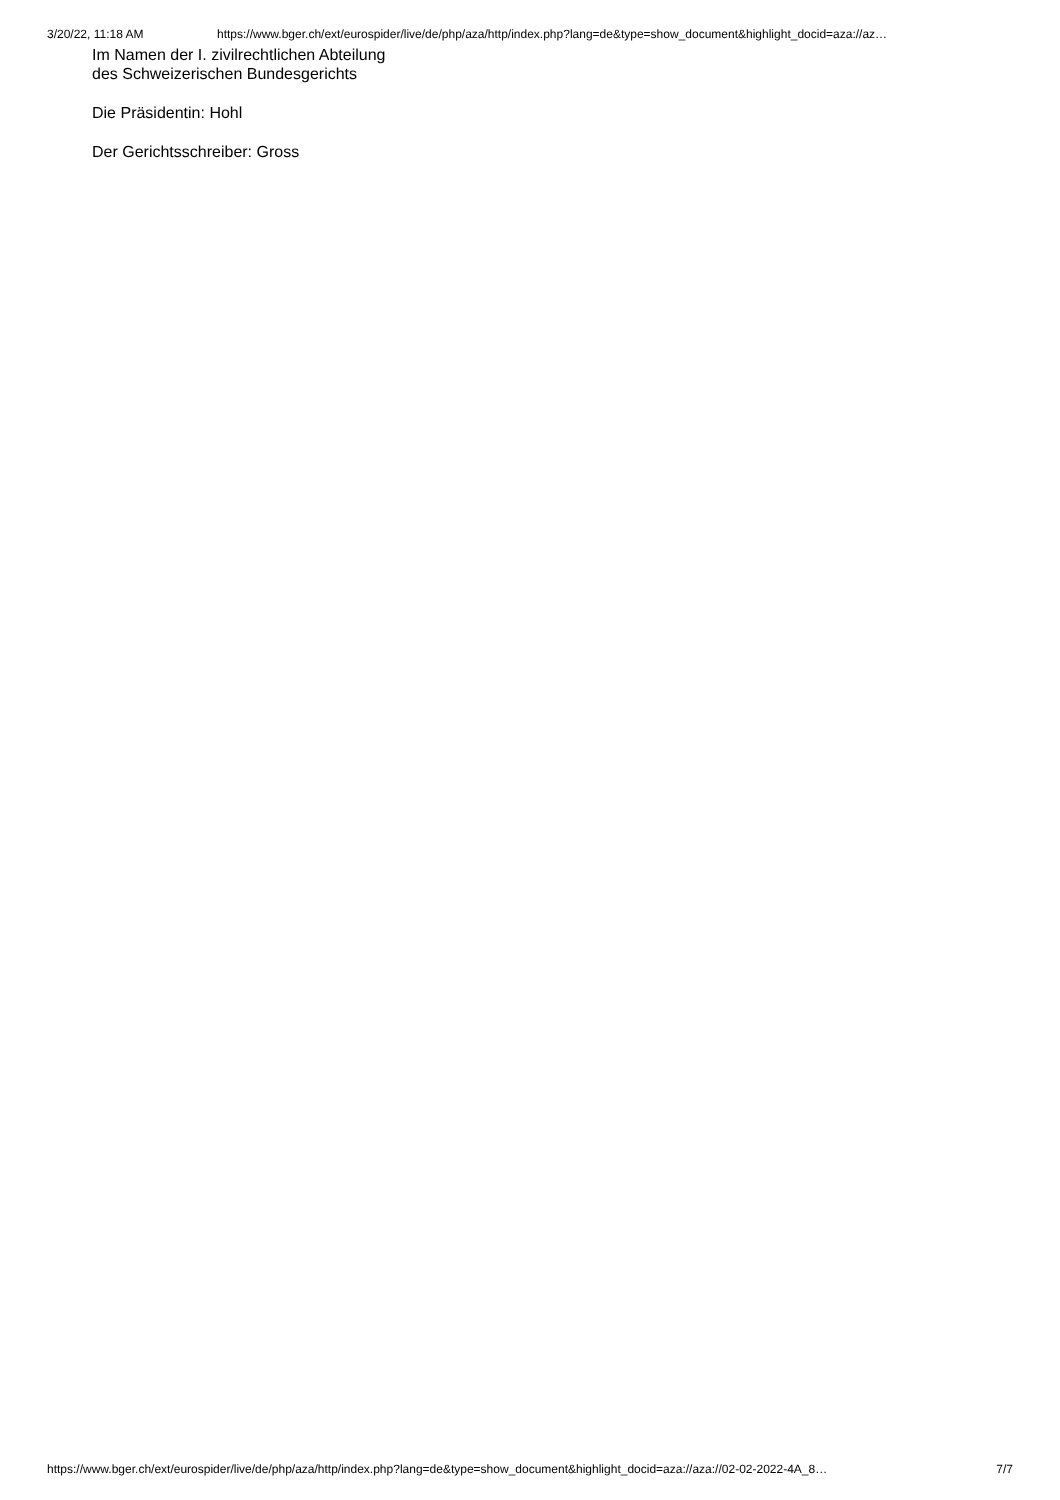3/20/22, 11:18 AM https://www.bger.ch/ext/eurospider/live/de/php/aza/http/index.php?lang=de&type=show_document&highlight_docid=aza://az…
Im Namen der I. zivilrechtlichen Abteilung
des Schweizerischen Bundesgerichts
Die Präsidentin: Hohl
Der Gerichtsschreiber: Gross
https://www.bger.ch/ext/eurospider/live/de/php/aza/http/index.php?lang=de&type=show_document&highlight_docid=aza://aza://02-02-2022-4A_8… 7/7